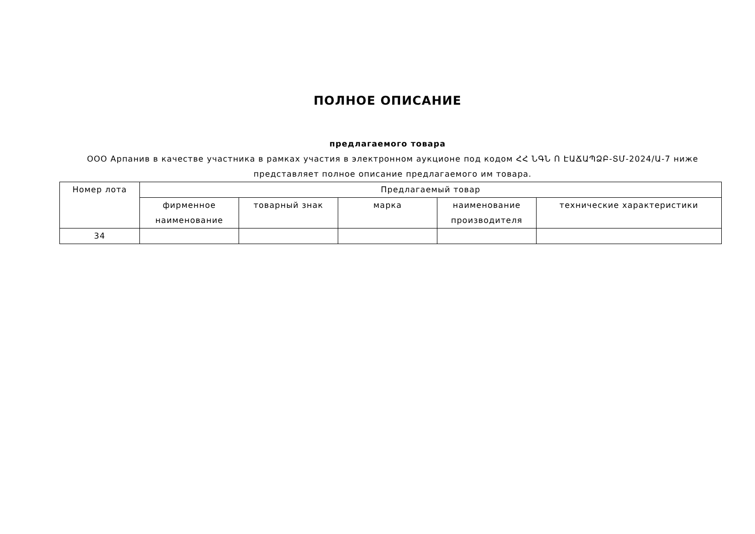ПОЛНОЕ ОПИСАНИЕ
предлагаемого товара
ООО Арпанив в качестве участника в рамках участия в электронном аукционе под кодом ՀՀ ՆԳՆ Ո ԷԱՃԱՊՁԲ-ՏՄ-2024/Ա-7 ниже представляет полное описание предлагаемого им товара.
| Номер лота | Предлагаемый товар | | | | |
| --- | --- | --- | --- | --- | --- |
| | фирменное наименование | товарный знак | марка | наименование производителя | технические характеристики |
| 34 | | | | | |